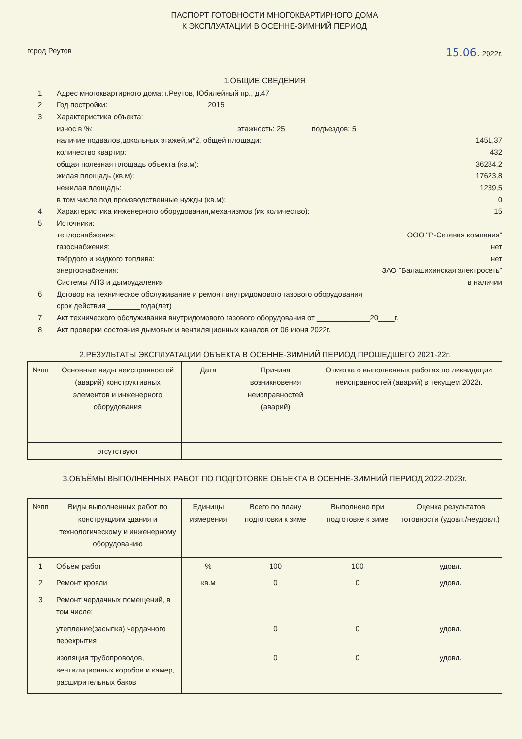ПАСПОРТ ГОТОВНОСТИ МНОГОКВАРТИРНОГО ДОМА
К ЭКСПЛУАТАЦИИ В ОСЕННЕ-ЗИМНИЙ ПЕРИОД
город Реутов 15.06. 2022г.
1.ОБЩИЕ СВЕДЕНИЯ
1 Адрес многоквартирного дома: г.Реутов, Юбилейный пр., д.47
2 Год постройки: 2015
3 Характеристика объекта:
износ в %: этажность: 25 подъездов: 5
наличие подвалов,цокольных этажей,м*2, общей площади: 1451,37
количество квартир: 432
общая полезная площадь объекта (кв.м): 36284,2
жилая площадь (кв.м): 17623,8
нежилая площадь: 1239,5
в том числе под производственные нужды (кв.м): 0
4 Характеристика инженерного оборудования,механизмов (их количество): 15
5 Источники:
теплоснабжения: ООО "Р-Сетевая компания"
газоснабжения: нет
твёрдого и жидкого топлива: нет
энергоснабжения: ЗАО "Балашихинская электросеть"
Системы АПЗ и дымоудаления в наличии
6 Договор на техническое обслуживание и ремонт внутридомового газового оборудования
срок действия ________года(лет)
7 Акт технического обслуживания внутридомового газового оборудования от _____________20____г.
8 Акт проверки состояния дымовых и вентиляционных каналов от 06 июня 2022г.
2.РЕЗУЛЬТАТЫ ЭКСПЛУАТАЦИИ ОБЪЕКТА В ОСЕННЕ-ЗИМНИЙ ПЕРИОД ПРОШЕДШЕГО 2021-22г.
| №пп | Основные виды неисправностей (аварий) конструктивных элементов и инженерного оборудования | Дата | Причина возникновения неисправностей (аварий) | Отметка о выполненных работах по ликвидации неисправностей (аварий) в текущем 2022г. |
| --- | --- | --- | --- | --- |
| | отсутствуют | | | |
3.ОБЪЁМЫ ВЫПОЛНЕННЫХ РАБОТ ПО ПОДГОТОВКЕ ОБЪЕКТА В ОСЕННЕ-ЗИМНИЙ ПЕРИОД 2022-2023г.
| №пп | Виды выполненных работ по конструкциям здания и технологическому и инженерному оборудованию | Единицы измерения | Всего по плану подготовки к зиме | Выполнено при подготовке к зиме | Оценка результатов готовности (удовл./неудовл.) |
| --- | --- | --- | --- | --- | --- |
| 1 | Объём работ | % | 100 | 100 | удовл. |
| 2 | Ремонт кровли | кв.м | 0 | 0 | удовл. |
| 3 | Ремонт чердачных помещений, в том числе: | | | | |
| | утепление(засыпка) чердачного перекрытия | | 0 | 0 | удовл. |
| | изоляция трубопроводов, вентиляционных коробов и камер, расширительных баков | | 0 | 0 | удовл. |